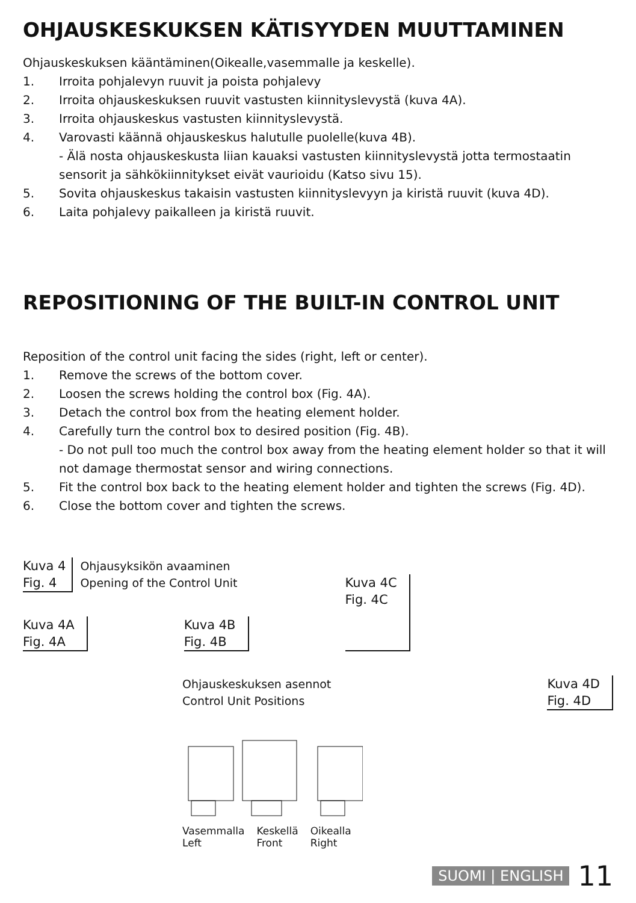OHJAUSKESKUKSEN KÄTISYYDEN MUUTTAMINEN
Ohjauskeskuksen kääntäminen(Oikealle,vasemmalle ja keskelle).
1. Irroita pohjalevyn ruuvit ja poista pohjalevy
2. Irroita ohjauskeskuksen ruuvit vastusten kiinnityslevystä (kuva 4A).
3. Irroita ohjauskeskus vastusten kiinnityslevystä.
4. Varovasti käännä ohjauskeskus halutulle puolelle(kuva 4B).
- Älä nosta ohjauskeskusta liian kauaksi vastusten kiinnityslevystä jotta termostaatin sensorit ja sähkökiinnitykset eivät vaurioidu (Katso sivu 15).
5. Sovita ohjauskeskus takaisin vastusten kiinnityslevyyn ja kiristä ruuvit (kuva 4D).
6. Laita pohjalevy paikalleen ja kiristä ruuvit.
REPOSITIONING OF THE BUILT-IN CONTROL UNIT
Reposition of the control unit facing the sides (right, left or center).
1. Remove the screws of the bottom cover.
2. Loosen the screws holding the control box (Fig. 4A).
3. Detach the control box from the heating element holder.
4. Carefully turn the control box to desired position (Fig. 4B).
- Do not pull too much the control box away from the heating element holder so that it will not damage thermostat sensor and wiring connections.
5. Fit the control box back to the heating element holder and tighten the screws (Fig. 4D).
6. Close the bottom cover and tighten the screws.
Kuva 4
Fig. 4
Ohjausyksikön avaaminen
Opening of the Control Unit
Kuva 4A
Fig. 4A
Kuva 4B
Fig. 4B
Kuva 4C
Fig. 4C
Ohjauskeskuksen asennot
Control Unit Positions
Kuva 4D
Fig. 4D
Vasemmalla
Left
Keskellä
Front
Oikealla
Right
SUOMI | ENGLISH 11